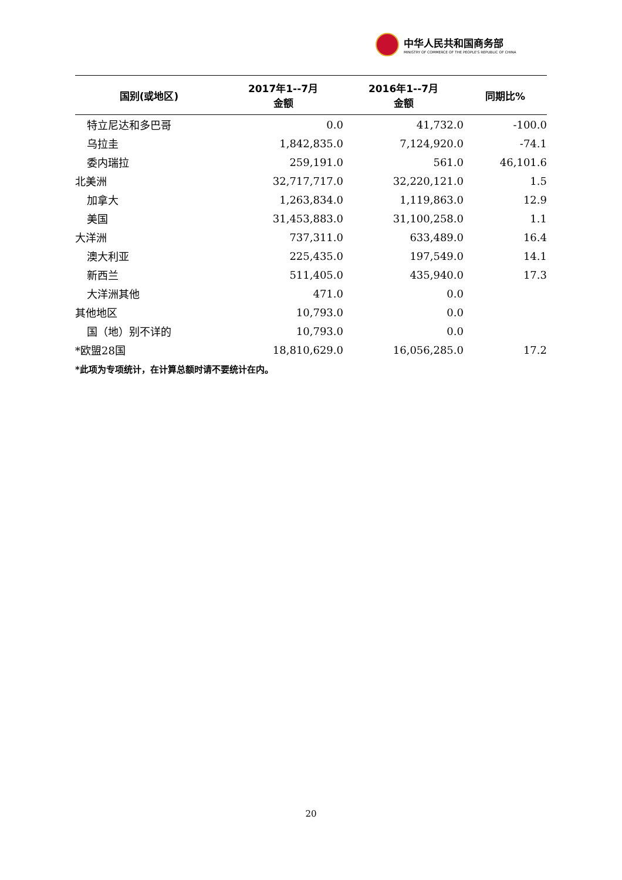中华人民共和国商务部
MINISTRY OF COMMERCE OF THE PEOPLE'S REPUBLIC OF CHINA
| 国别(或地区) | 2017年1--7月 金额 | 2016年1--7月 金额 | 同期比% |
| --- | --- | --- | --- |
| 特立尼达和多巴哥 | 0.0 | 41,732.0 | -100.0 |
| 乌拉圭 | 1,842,835.0 | 7,124,920.0 | -74.1 |
| 委内瑞拉 | 259,191.0 | 561.0 | 46,101.6 |
| 北美洲 | 32,717,717.0 | 32,220,121.0 | 1.5 |
| 加拿大 | 1,263,834.0 | 1,119,863.0 | 12.9 |
| 美国 | 31,453,883.0 | 31,100,258.0 | 1.1 |
| 大洋洲 | 737,311.0 | 633,489.0 | 16.4 |
| 澳大利亚 | 225,435.0 | 197,549.0 | 14.1 |
| 新西兰 | 511,405.0 | 435,940.0 | 17.3 |
| 大洋洲其他 | 471.0 | 0.0 | |
| 其他地区 | 10,793.0 | 0.0 | |
| 国（地）别不详的 | 10,793.0 | 0.0 | |
| *欧盟28国 | 18,810,629.0 | 16,056,285.0 | 17.2 |
*此项为专项统计，在计算总额时请不要统计在内。
20